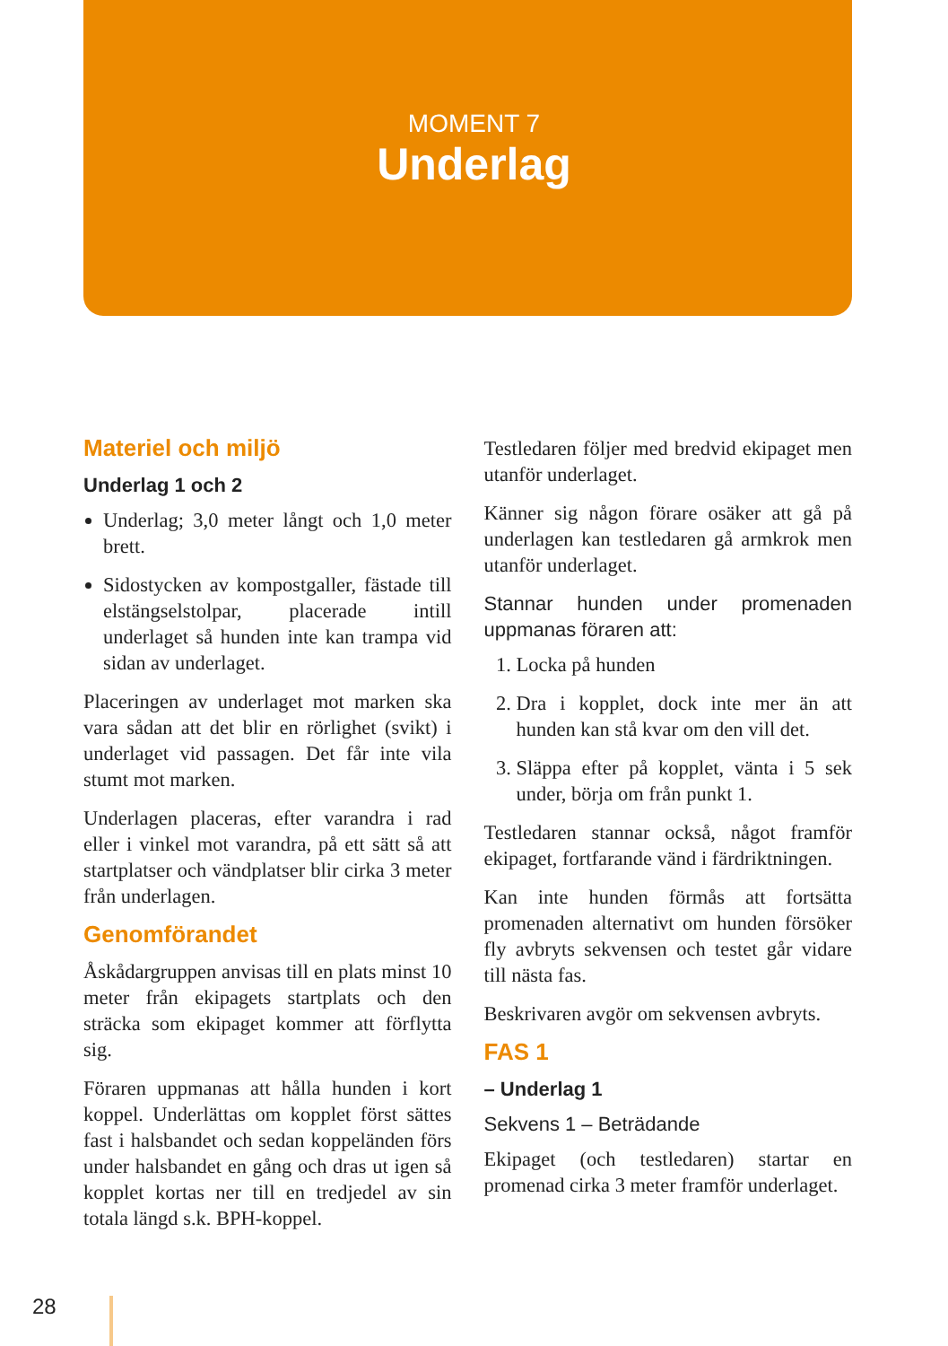MOMENT 7
Underlag
Materiel och miljö
Underlag 1 och 2
Underlag; 3,0 meter långt och 1,0 meter brett.
Sidostycken av kompostgaller, fästade till elstängselstolpar, placerade intill underlaget så hunden inte kan trampa vid sidan av underlaget.
Placeringen av underlaget mot marken ska vara sådan att det blir en rörlighet (svikt) i underlaget vid passagen. Det får inte vila stumt mot marken.
Underlagen placeras, efter varandra i rad eller i vinkel mot varandra, på ett sätt så att startplatser och vändplatser blir cirka 3 meter från underlagen.
Genomförandet
Åskådargruppen anvisas till en plats minst 10 meter från ekipagets startplats och den sträcka som ekipaget kommer att förflytta sig.
Föraren uppmanas att hålla hunden i kort koppel. Underlättas om kopplet först sättes fast i halsbandet och sedan koppeländen förs under halsbandet en gång och dras ut igen så kopplet kortas ner till en tredjedel av sin totala längd s.k. BPH-koppel.
Testledaren följer med bredvid ekipaget men utanför underlaget.
Känner sig någon förare osäker att gå på underlagen kan testledaren gå armkrok men utanför underlaget.
Stannar hunden under promenaden uppmanas föraren att:
1. Locka på hunden
2. Dra i kopplet, dock inte mer än att hunden kan stå kvar om den vill det.
3. Släppa efter på kopplet, vänta i 5 sek under, börja om från punkt 1.
Testledaren stannar också, något framför ekipaget, fortfarande vänd i färdriktningen.
Kan inte hunden förmås att fortsätta promenaden alternativt om hunden försöker fly avbryts sekvensen och testet går vidare till nästa fas.
Beskrivaren avgör om sekvensen avbryts.
FAS 1
– Underlag 1
Sekvens 1 – Beträdande
Ekipaget (och testledaren) startar en promenad cirka 3 meter framför underlaget.
28